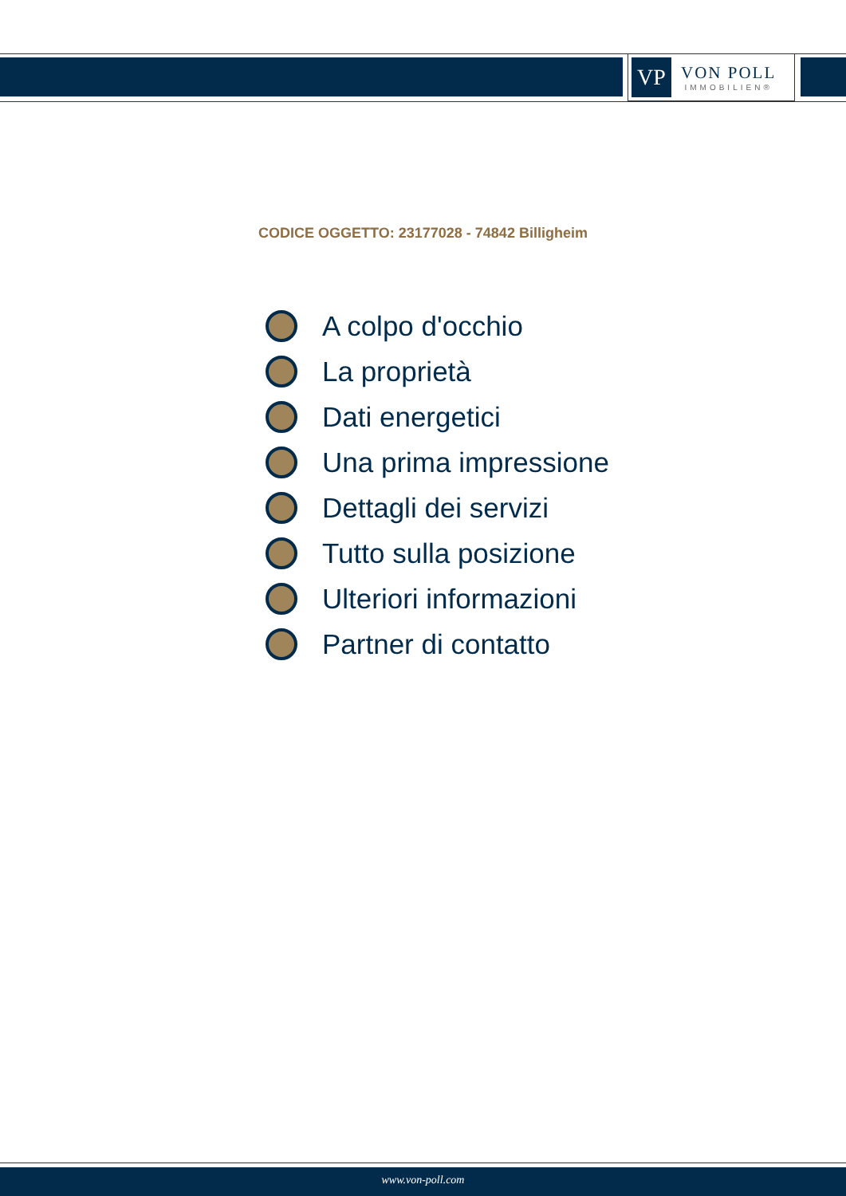VP
VON POLL
IMMOBILIEN®
CODICE OGGETTO: 23177028 - 74842 Billigheim
A colpo d'occhio
La proprietà
Dati energetici
Una prima impressione
Dettagli dei servizi
Tutto sulla posizione
Ulteriori informazioni
Partner di contatto
www.von-poll.com